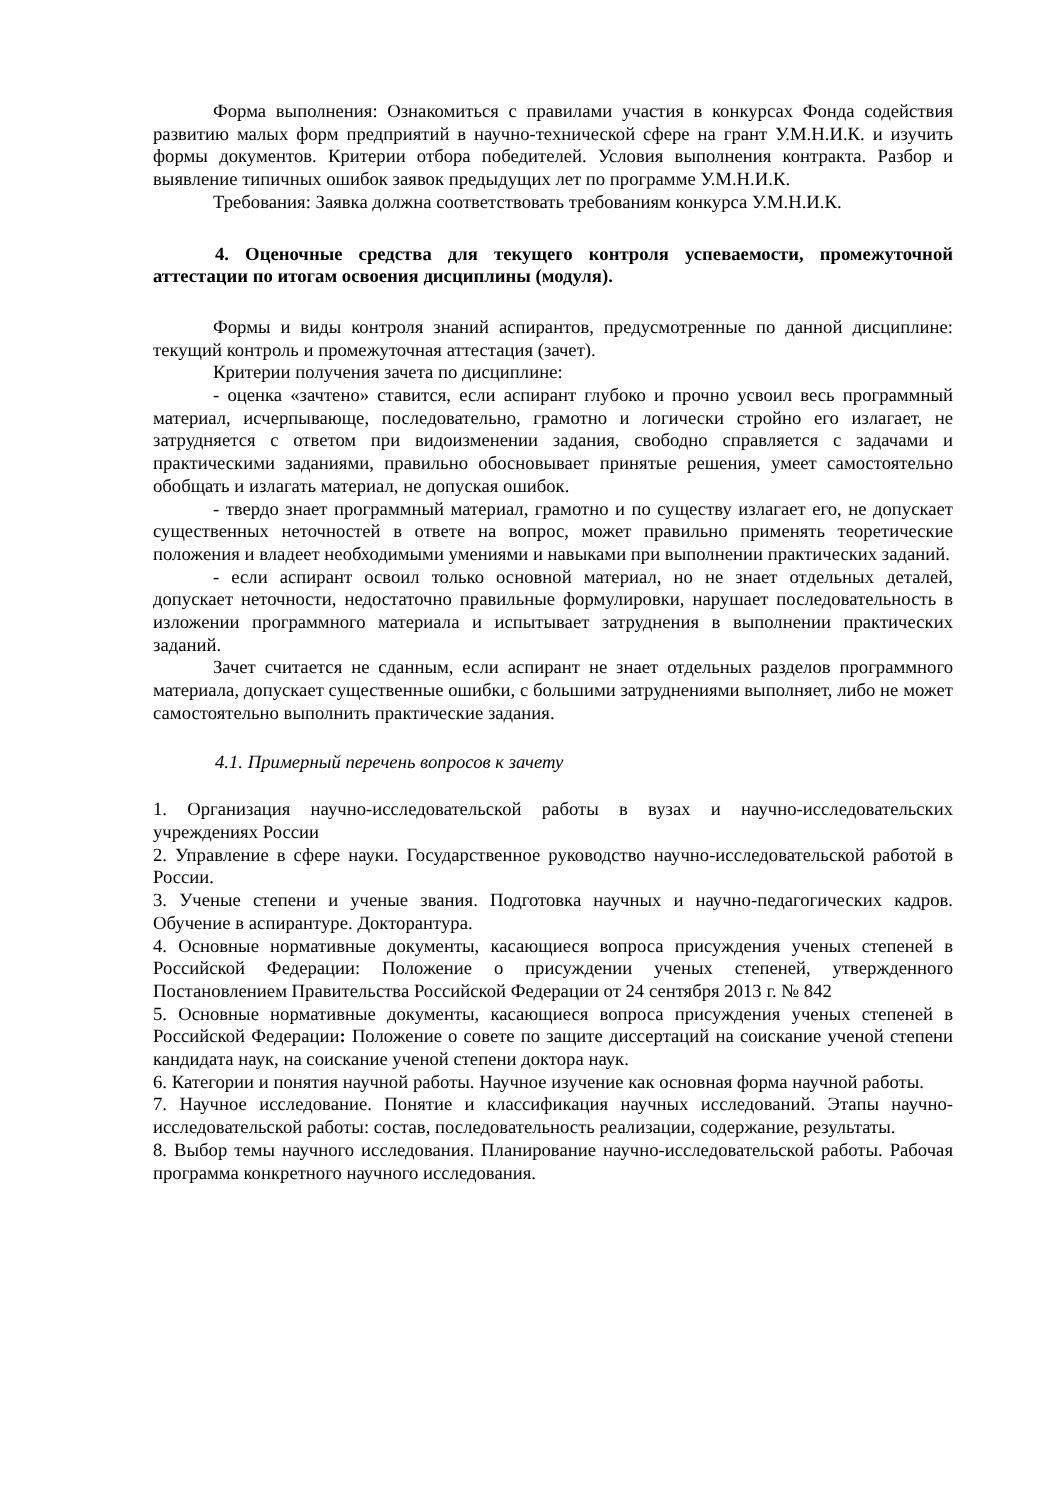Форма выполнения: Ознакомиться с правилами участия в конкурсах Фонда содействия развитию малых форм предприятий в научно-технической сфере на грант У.М.Н.И.К. и изучить формы документов. Критерии отбора победителей. Условия выполнения контракта. Разбор и выявление типичных ошибок заявок предыдущих лет по программе У.М.Н.И.К.
Требования: Заявка должна соответствовать требованиям конкурса У.М.Н.И.К.
4. Оценочные средства для текущего контроля успеваемости, промежуточной аттестации по итогам освоения дисциплины (модуля).
Формы и виды контроля знаний аспирантов, предусмотренные по данной дисциплине: текущий контроль и промежуточная аттестация (зачет).
Критерии получения зачета по дисциплине:
- оценка «зачтено» ставится, если аспирант глубоко и прочно усвоил весь программный материал, исчерпывающе, последовательно, грамотно и логически стройно его излагает, не затрудняется с ответом при видоизменении задания, свободно справляется с задачами и практическими заданиями, правильно обосновывает принятые решения, умеет самостоятельно обобщать и излагать материал, не допуская ошибок.
- твердо знает программный материал, грамотно и по существу излагает его, не допускает существенных неточностей в ответе на вопрос, может правильно применять теоретические положения и владеет необходимыми умениями и навыками при выполнении практических заданий.
- если аспирант освоил только основной материал, но не знает отдельных деталей, допускает неточности, недостаточно правильные формулировки, нарушает последовательность в изложении программного материала и испытывает затруднения в выполнении практических заданий.
Зачет считается не сданным, если аспирант не знает отдельных разделов программного материала, допускает существенные ошибки, с большими затруднениями выполняет, либо не может самостоятельно выполнить практические задания.
4.1. Примерный перечень вопросов к зачету
1. Организация научно-исследовательской работы в вузах и научно-исследовательских учреждениях России
2. Управление в сфере науки. Государственное руководство научно-исследовательской работой в России.
3. Ученые степени и ученые звания. Подготовка научных и научно-педагогических кадров. Обучение в аспирантуре. Докторантура.
4. Основные нормативные документы, касающиеся вопроса присуждения ученых степеней в Российской Федерации: Положение о присуждении ученых степеней, утвержденного Постановлением Правительства Российской Федерации от 24 сентября 2013 г. № 842
5. Основные нормативные документы, касающиеся вопроса присуждения ученых степеней в Российской Федерации: Положение о совете по защите диссертаций на соискание ученой степени кандидата наук, на соискание ученой степени доктора наук.
6. Категории и понятия научной работы. Научное изучение как основная форма научной работы.
7. Научное исследование. Понятие и классификация научных исследований. Этапы научно-исследовательской работы: состав, последовательность реализации, содержание, результаты.
8. Выбор темы научного исследования. Планирование научно-исследовательской работы. Рабочая программа конкретного научного исследования.